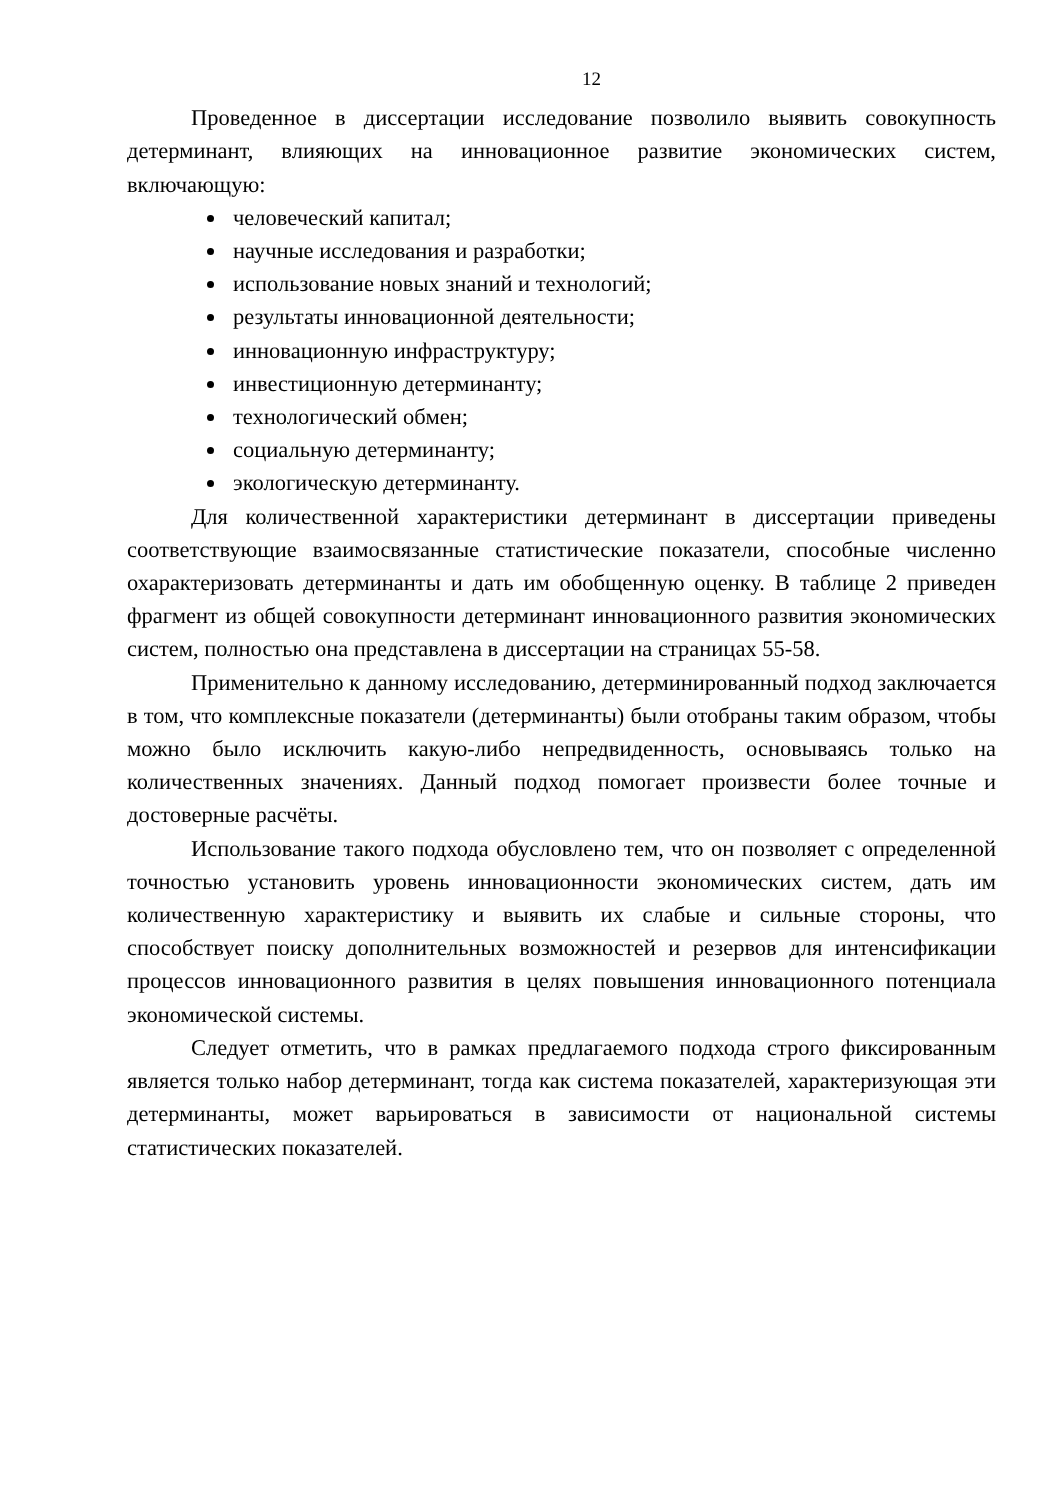12
Проведенное в диссертации исследование позволило выявить совокупность детерминант, влияющих на инновационное развитие экономических систем, включающую:
человеческий капитал;
научные исследования и разработки;
использование новых знаний и технологий;
результаты инновационной деятельности;
инновационную инфраструктуру;
инвестиционную детерминанту;
технологический обмен;
социальную детерминанту;
экологическую детерминанту.
Для количественной характеристики детерминант в диссертации приведены соответствующие взаимосвязанные статистические показатели, способные численно охарактеризовать детерминанты и дать им обобщенную оценку. В таблице 2 приведен фрагмент из общей совокупности детерминант инновационного развития экономических систем, полностью она представлена в диссертации на страницах 55-58.
Применительно к данному исследованию, детерминированный подход заключается в том, что комплексные показатели (детерминанты) были отобраны таким образом, чтобы можно было исключить какую-либо непредвиденность, основываясь только на количественных значениях. Данный подход помогает произвести более точные и достоверные расчёты.
Использование такого подхода обусловлено тем, что он позволяет с определенной точностью установить уровень инновационности экономических систем, дать им количественную характеристику и выявить их слабые и сильные стороны, что способствует поиску дополнительных возможностей и резервов для интенсификации процессов инновационного развития в целях повышения инновационного потенциала экономической системы.
Следует отметить, что в рамках предлагаемого подхода строго фиксированным является только набор детерминант, тогда как система показателей, характеризующая эти детерминанты, может варьироваться в зависимости от национальной системы статистических показателей.